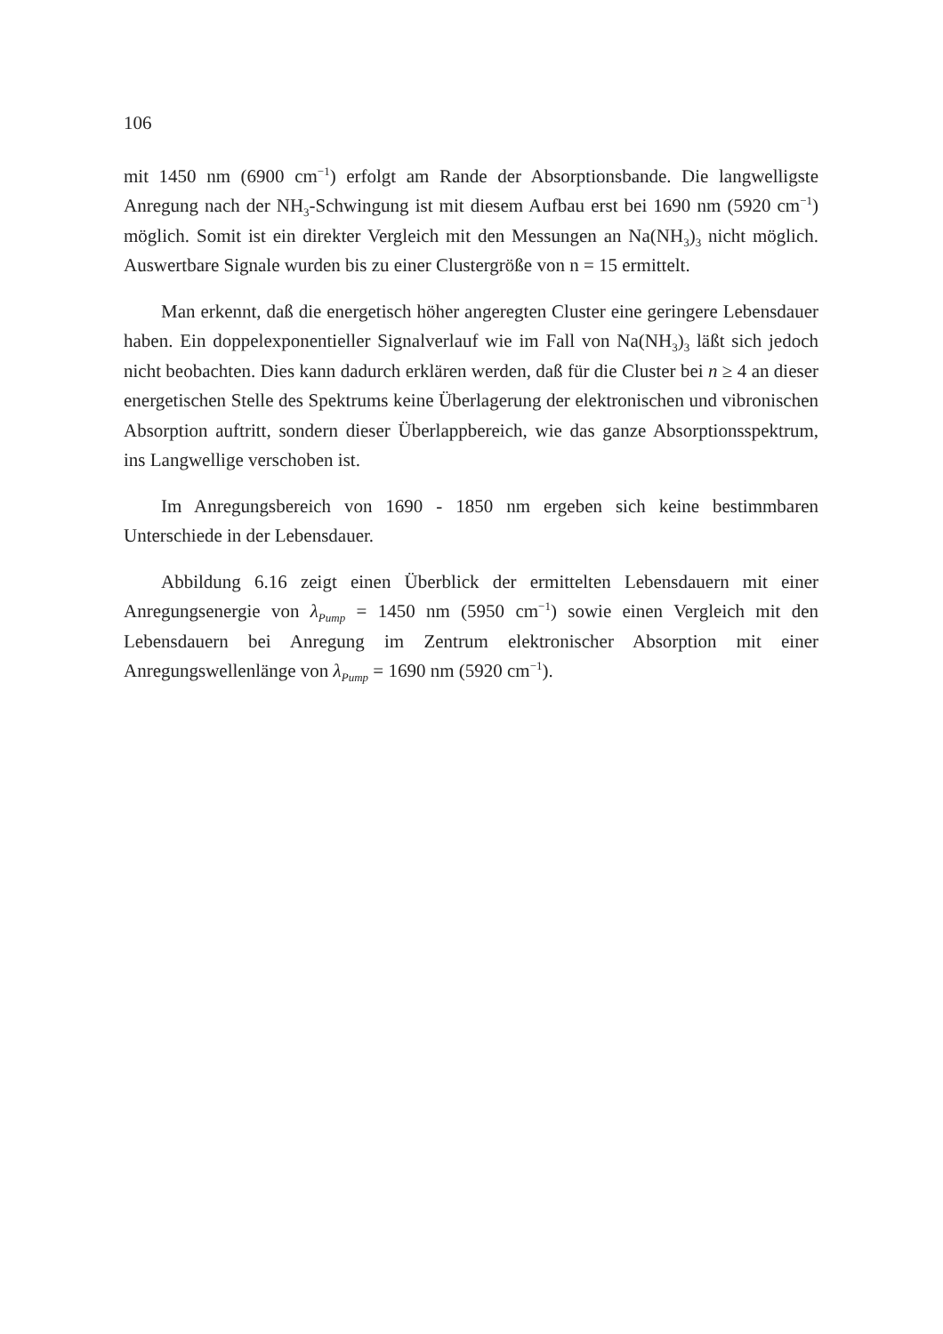106
mit 1450 nm (6900 cm<sup>−1</sup>) erfolgt am Rande der Absorptionsbande. Die langwelligste Anregung nach der NH<sub>3</sub>-Schwingung ist mit diesem Aufbau erst bei 1690 nm (5920 cm<sup>−1</sup>) möglich. Somit ist ein direkter Vergleich mit den Messungen an Na(NH<sub>3</sub>)<sub>3</sub> nicht möglich. Auswertbare Signale wurden bis zu einer Clustergröße von n = 15 ermittelt.
Man erkennt, daß die energetisch höher angeregten Cluster eine geringere Lebensdauer haben. Ein doppelexponentieller Signalverlauf wie im Fall von Na(NH<sub>3</sub>)<sub>3</sub> läßt sich jedoch nicht beobachten. Dies kann dadurch erklären werden, daß für die Cluster bei n ≥ 4 an dieser energetischen Stelle des Spektrums keine Überlagerung der elektronischen und vibronischen Absorption auftritt, sondern dieser Überlappbereich, wie das ganze Absorptionsspektrum, ins Langwellige verschoben ist.
Im Anregungsbereich von 1690 - 1850 nm ergeben sich keine bestimmbaren Unterschiede in der Lebensdauer.
Abbildung 6.16 zeigt einen Überblick der ermittelten Lebensdauern mit einer Anregungsenergie von λ<sub>Pump</sub> = 1450 nm (5950 cm<sup>−1</sup>) sowie einen Vergleich mit den Lebensdauern bei Anregung im Zentrum elektronischer Absorption mit einer Anregungswellenlänge von λ<sub>Pump</sub> = 1690 nm (5920 cm<sup>−1</sup>).